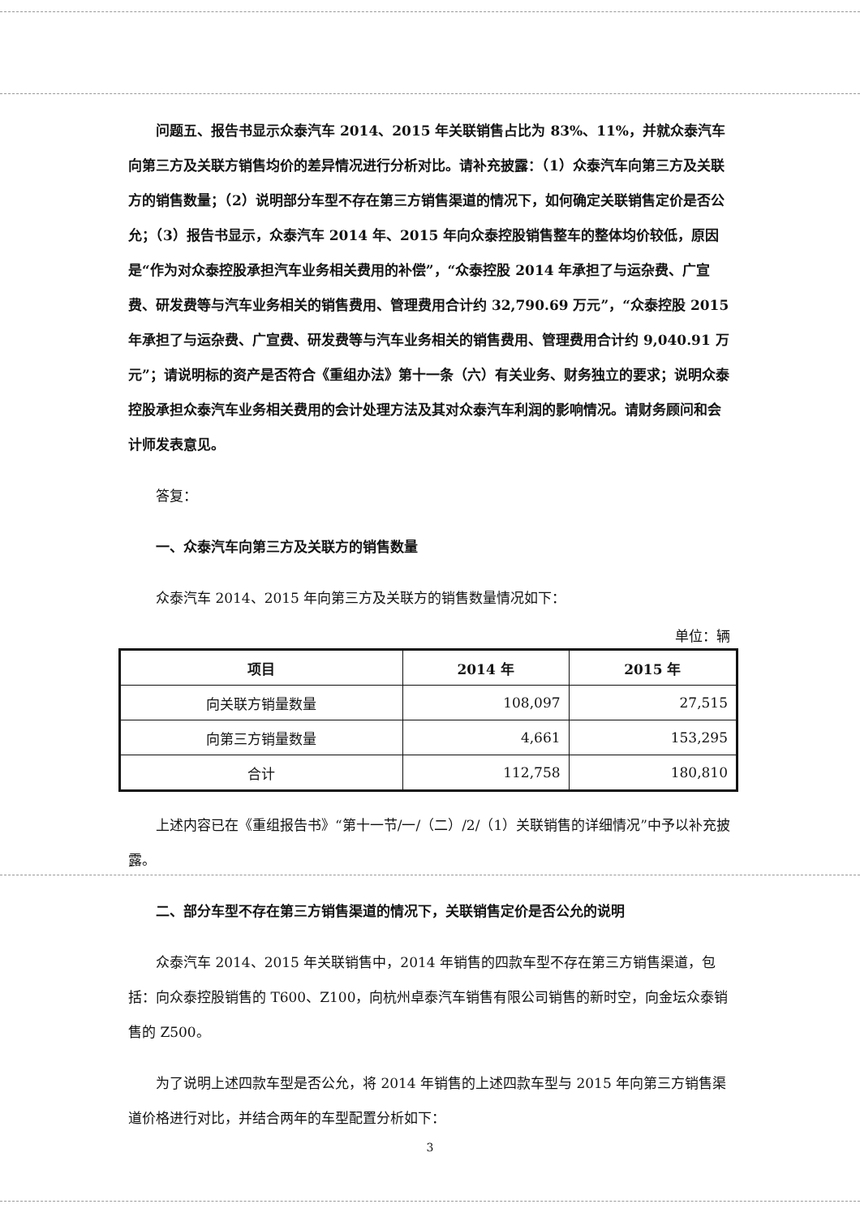问题五、报告书显示众泰汽车 2014、2015 年关联销售占比为 83%、11%，并就众泰汽车向第三方及关联方销售均价的差异情况进行分析对比。请补充披露：（1）众泰汽车向第三方及关联方的销售数量；（2）说明部分车型不存在第三方销售渠道的情况下，如何确定关联销售定价是否公允；（3）报告书显示，众泰汽车 2014 年、2015 年向众泰控股销售整车的整体均价较低，原因是“作为对众泰控股承担汽车业务相关费用的补偿”，“众泰控股 2014 年承担了与运杂费、广宣费、研发费等与汽车业务相关的销售费用、管理费用合计约 32,790.69 万元”，“众泰控股 2015 年承担了与运杂费、广宣费、研发费等与汽车业务相关的销售费用、管理费用合计约 9,040.91 万元”；请说明标的资产是否符合《重组办法》第十一条（六）有关业务、财务独立的要求；说明众泰控股承担众泰汽车业务相关费用的会计处理方法及其对众泰汽车利润的影响情况。请财务顾问和会计师发表意见。
答复：
一、众泰汽车向第三方及关联方的销售数量
众泰汽车 2014、2015 年向第三方及关联方的销售数量情况如下：
单位：辆
| 项目 | 2014 年 | 2015 年 |
| --- | --- | --- |
| 向关联方销量数量 | 108,097 | 27,515 |
| 向第三方销量数量 | 4,661 | 153,295 |
| 合计 | 112,758 | 180,810 |
上述内容已在《重组报告书》“第十一节/一/（二）/2/（1）关联销售的详细情况”中予以补充披露。
二、部分车型不存在第三方销售渠道的情况下，关联销售定价是否公允的说明
众泰汽车 2014、2015 年关联销售中，2014 年销售的四款车型不存在第三方销售渠道，包括：向众泰控股销售的 T600、Z100，向杭州卓泰汽车销售有限公司销售的新时空，向金坛众泰销售的 Z500。
为了说明上述四款车型是否公允，将 2014 年销售的上述四款车型与 2015 年向第三方销售渠道价格进行对比，并结合两年的车型配置分析如下：
3